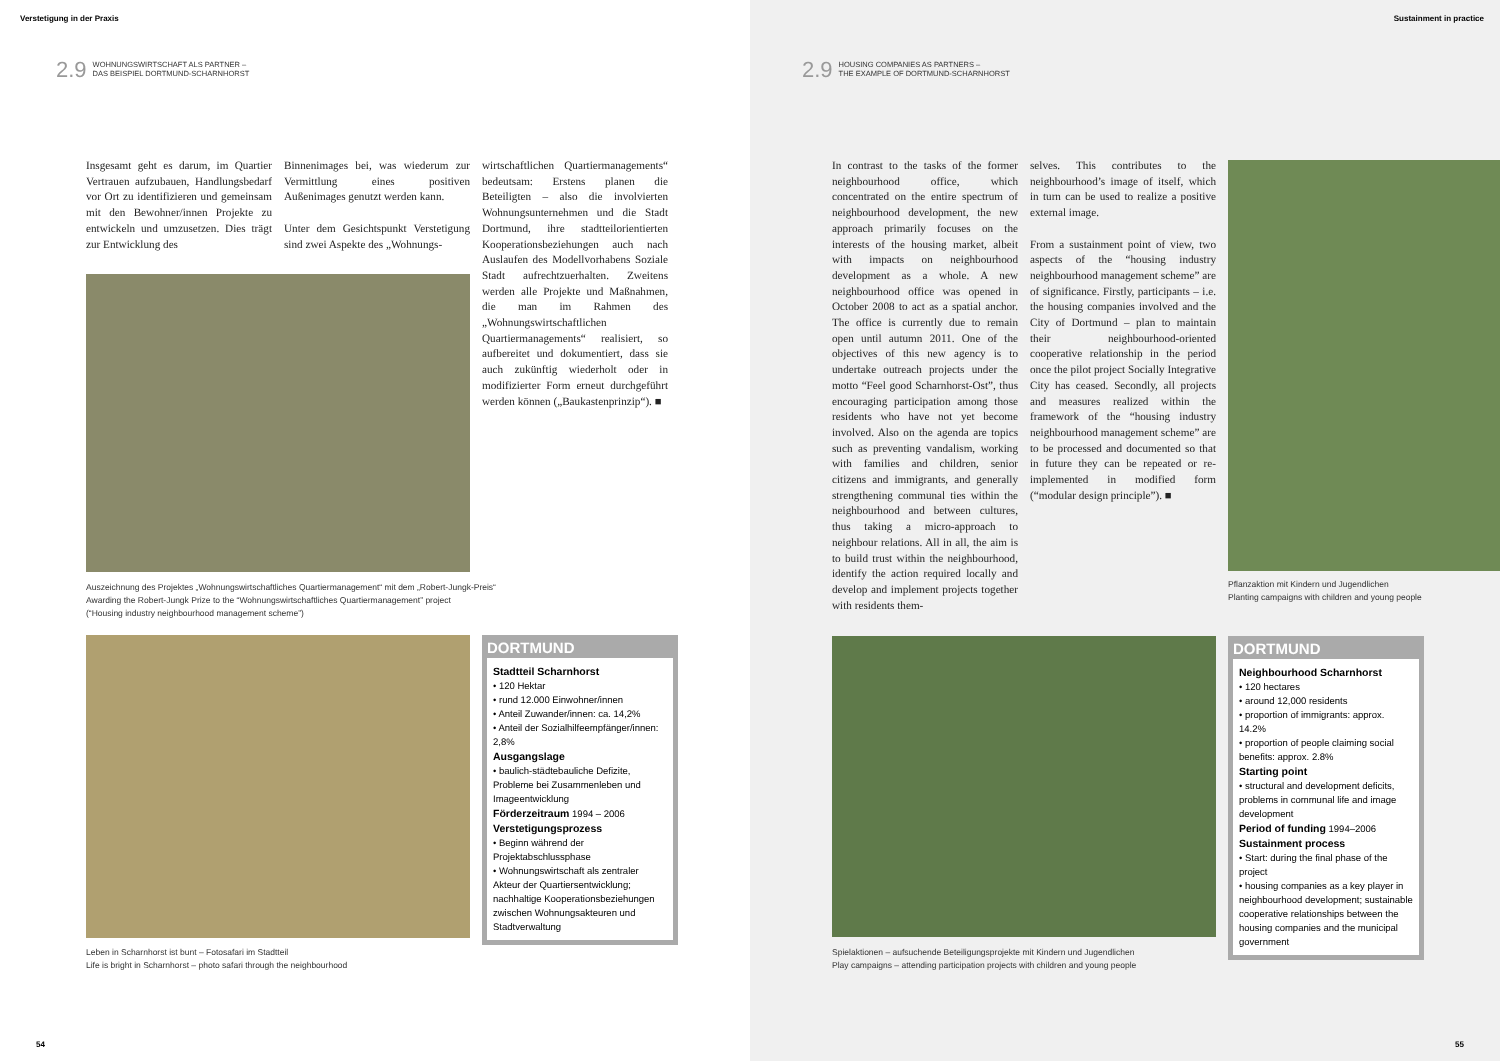Verstetigung in der Praxis
2.9 WOHNUNGSWIRTSCHAFT ALS PARTNER –
DAS BEISPIEL DORTMUND-SCHARNHORST
Insgesamt geht es darum, im Quartier Vertrauen aufzubauen, Handlungsbedarf vor Ort zu identifizieren und gemeinsam mit den Bewohner/innen Projekte zu entwickeln und umzusetzen. Dies trägt zur Entwicklung des
Binnenimages bei, was wiederum zur Vermittlung eines positiven Außenimages genutzt werden kann.
Unter dem Gesichtspunkt Verstetigung sind zwei Aspekte des „Wohnungs-
wirtschaftlichen Quartiermanagements“ bedeutsam: Erstens planen die Beteiligten – also die involvierten Wohnungsunternehmen und die Stadt Dortmund, ihre stadtteilorientierten Kooperationsbeziehungen auch nach Auslaufen des Modellvorhabens Soziale Stadt aufrechtzuerhalten. Zweitens werden alle Projekte und Maßnahmen, die man im Rahmen des „Wohnungswirtschaftlichen Quartiermanagements“ realisiert, so aufbereitet und dokumentiert, dass sie auch zukünftig wiederholt oder in modifizierter Form erneut durchgeführt werden können („Baukastenprinzip“). ■
Auszeichnung des Projektes „Wohnungswirtschaftliches Quartiermanagement“ mit dem „Robert-Jungk-Preis“
Awarding the Robert-Jungk Prize to the “Wohnungswirtschaftliches Quartiermanagement” project
(“Housing industry neighbourhood management scheme”)
Leben in Scharnhorst ist bunt – Fotosafari im Stadtteil
Life is bright in Scharnhorst – photo safari through the neighbourhood
DORTMUND
Stadtteil Scharnhorst
• 120 Hektar
• rund 12.000 Einwohner/innen
• Anteil Zuwander/innen: ca. 14,2%
• Anteil der Sozialhilfeempfänger/innen: 2,8%
Ausgangslage
• baulich-städtebauliche Defizite, Probleme bei Zusammenleben und Imageentwicklung
Förderzeitraum 1994 – 2006
Verstetigungsprozess
• Beginn während der Projektabschlussphase
• Wohnungswirtschaft als zentraler Akteur der Quartiersentwicklung; nachhaltige Kooperationsbeziehungen zwischen Wohnungsakteuren und Stadtverwaltung
54
Sustainment in practice
2.9 HOUSING COMPANIES AS PARTNERS –
THE EXAMPLE OF DORTMUND-SCHARNHORST
In contrast to the tasks of the former neighbourhood office, which concentrated on the entire spectrum of neighbourhood development, the new approach primarily focuses on the interests of the housing market, albeit with impacts on neighbourhood development as a whole. A new neighbourhood office was opened in October 2008 to act as a spatial anchor. The office is currently due to remain open until autumn 2011. One of the objectives of this new agency is to undertake outreach projects under the motto “Feel good Scharnhorst-Ost”, thus encouraging participation among those residents who have not yet become involved. Also on the agenda are topics such as preventing vandalism, working with families and children, senior citizens and immigrants, and generally strengthening communal ties within the neighbourhood and between cultures, thus taking a micro-approach to neighbour relations. All in all, the aim is to build trust within the neighbourhood, identify the action required locally and develop and implement projects together with residents them-
selves. This contributes to the neighbourhood’s image of itself, which in turn can be used to realize a positive external image.
From a sustainment point of view, two aspects of the “housing industry neighbourhood management scheme” are of significance. Firstly, participants – i.e. the housing companies involved and the City of Dortmund – plan to maintain their neighbourhood-oriented cooperative relationship in the period once the pilot project Socially Integrative City has ceased. Secondly, all projects and measures realized within the framework of the “housing industry neighbourhood management scheme” are to be processed and documented so that in future they can be repeated or re-implemented in modified form (“modular design principle”). ■
Pflanzaktion mit Kindern und Jugendlichen
Planting campaigns with children and young people
Spielaktionen – aufsuchende Beteiligungsprojekte mit Kindern und Jugendlichen
Play campaigns – attending participation projects with children and young people
DORTMUND
Neighbourhood Scharnhorst
• 120 hectares
• around 12,000 residents
• proportion of immigrants: approx. 14.2%
• proportion of people claiming social benefits: approx. 2.8%
Starting point
• structural and development deficits, problems in communal life and image development
Period of funding 1994–2006
Sustainment process
• Start: during the final phase of the project
• housing companies as a key player in neighbourhood development; sustainable cooperative relationships between the housing companies and the municipal government
55